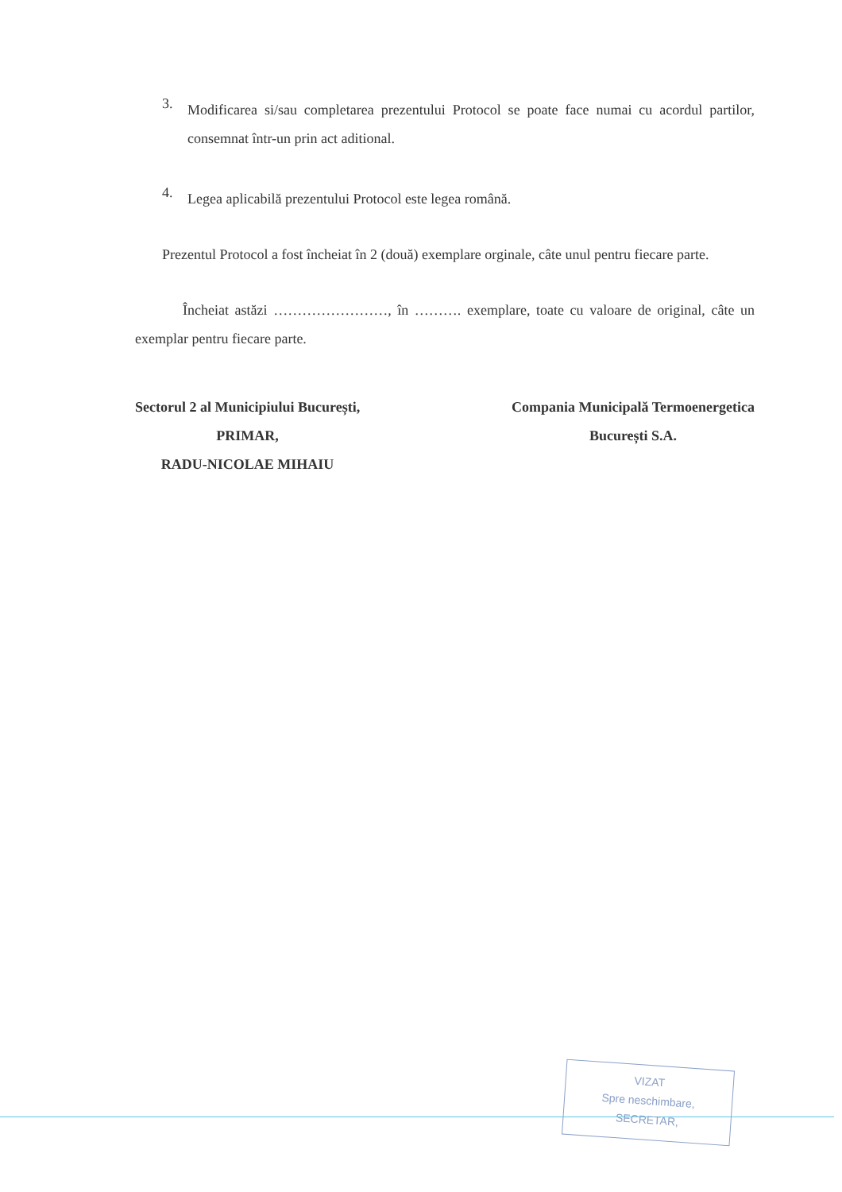3.
Modificarea si/sau completarea prezentului Protocol se poate face numai cu acordul partilor, consemnat într-un prin act aditional.
4.
Legea aplicabilă prezentului Protocol este legea română.
Prezentul Protocol a fost încheiat în 2 (două) exemplare orginale, câte unul pentru fiecare parte.
Încheiat astăzi ……………………, în ………. exemplare, toate cu valoare de original, câte un exemplar pentru fiecare parte.
Sectorul 2 al Municipiului București,
PRIMAR,
RADU-NICOLAE MIHAIU
Compania Municipală Termoenergetica
București S.A.
VIZAT
Spre neschimbare,
SECRETAR,